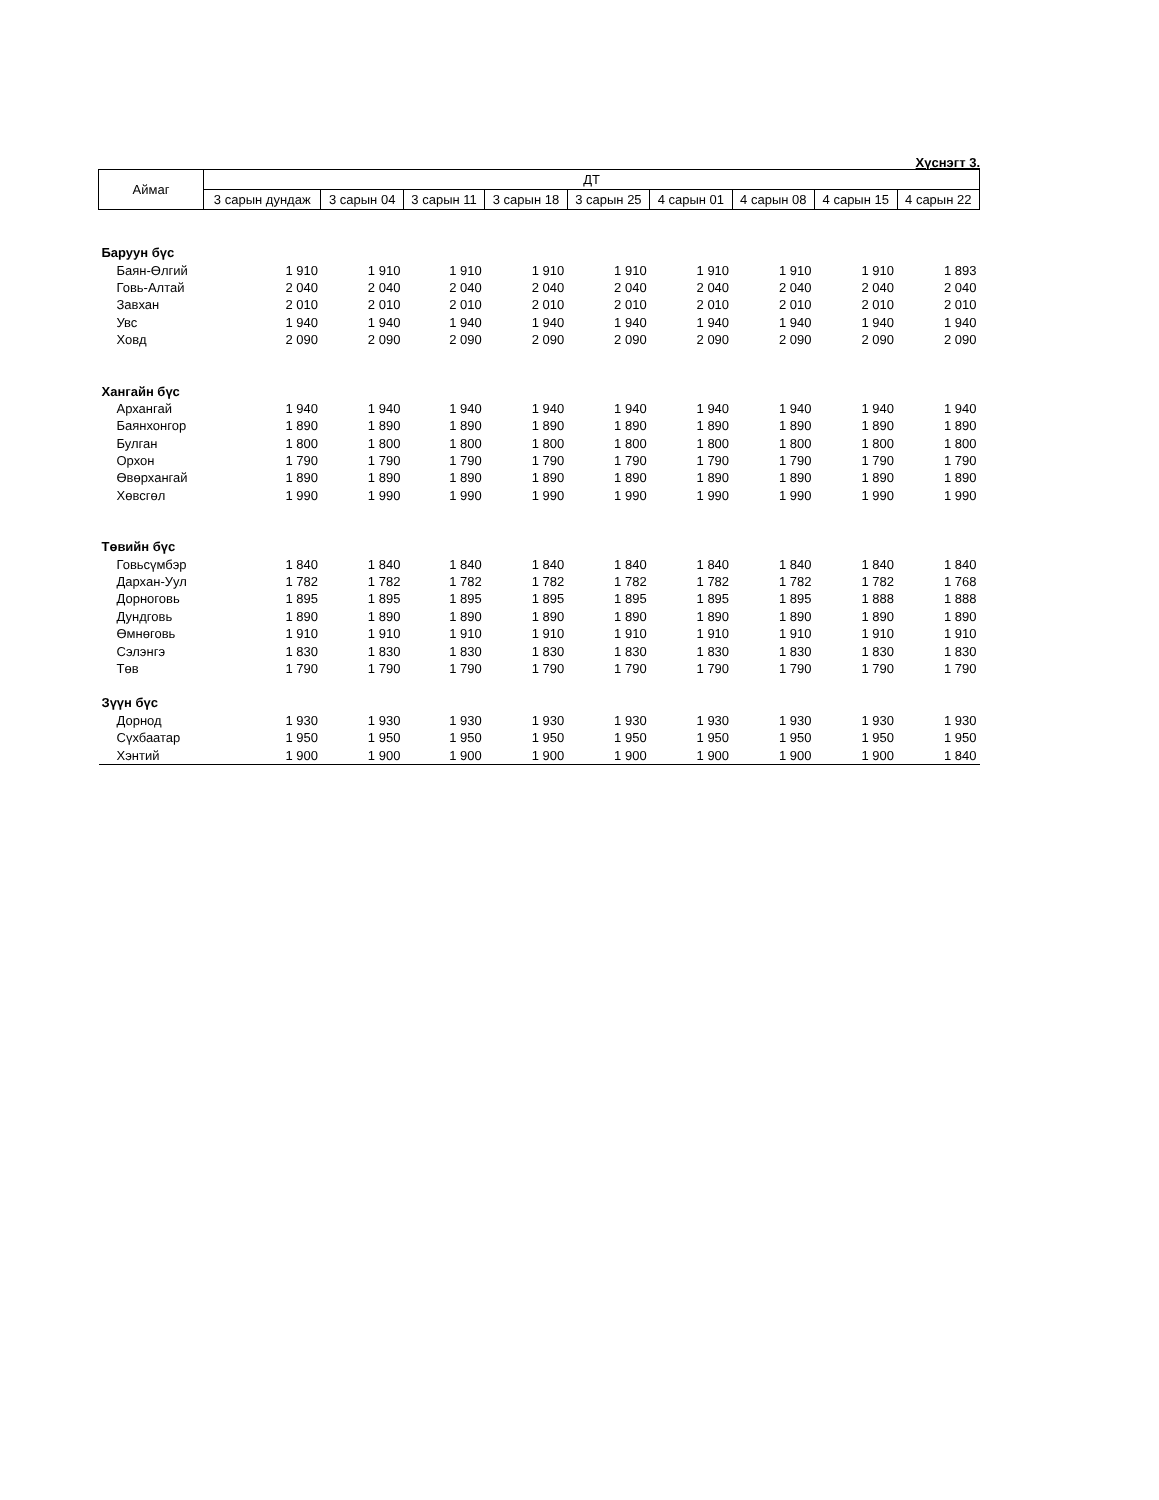Хүснэгт 3.
| Аймаг | ДТ | | | | | | | | |
| --- | --- | --- | --- | --- | --- | --- | --- | --- | --- |
| | 3 сарын дундаж | 3 сарын 04 | 3 сарын 11 | 3 сарын 18 | 3 сарын 25 | 4 сарын 01 | 4 сарын 08 | 4 сарын 15 | 4 сарын 22 |
| Баруун бүс | | | | | | | | | |
| Баян-Өлгий | 1 910 | 1 910 | 1 910 | 1 910 | 1 910 | 1 910 | 1 910 | 1 910 | 1 893 |
| Говь-Алтай | 2 040 | 2 040 | 2 040 | 2 040 | 2 040 | 2 040 | 2 040 | 2 040 | 2 040 |
| Завхан | 2 010 | 2 010 | 2 010 | 2 010 | 2 010 | 2 010 | 2 010 | 2 010 | 2 010 |
| Увс | 1 940 | 1 940 | 1 940 | 1 940 | 1 940 | 1 940 | 1 940 | 1 940 | 1 940 |
| Ховд | 2 090 | 2 090 | 2 090 | 2 090 | 2 090 | 2 090 | 2 090 | 2 090 | 2 090 |
| Хангайн бүс | | | | | | | | | |
| Архангай | 1 940 | 1 940 | 1 940 | 1 940 | 1 940 | 1 940 | 1 940 | 1 940 | 1 940 |
| Баянхонгор | 1 890 | 1 890 | 1 890 | 1 890 | 1 890 | 1 890 | 1 890 | 1 890 | 1 890 |
| Булган | 1 800 | 1 800 | 1 800 | 1 800 | 1 800 | 1 800 | 1 800 | 1 800 | 1 800 |
| Орхон | 1 790 | 1 790 | 1 790 | 1 790 | 1 790 | 1 790 | 1 790 | 1 790 | 1 790 |
| Өвөрхангай | 1 890 | 1 890 | 1 890 | 1 890 | 1 890 | 1 890 | 1 890 | 1 890 | 1 890 |
| Хөвсгөл | 1 990 | 1 990 | 1 990 | 1 990 | 1 990 | 1 990 | 1 990 | 1 990 | 1 990 |
| Төвийн бүс | | | | | | | | | |
| Говьсүмбэр | 1 840 | 1 840 | 1 840 | 1 840 | 1 840 | 1 840 | 1 840 | 1 840 | 1 840 |
| Дархан-Уул | 1 782 | 1 782 | 1 782 | 1 782 | 1 782 | 1 782 | 1 782 | 1 782 | 1 768 |
| Дорноговь | 1 895 | 1 895 | 1 895 | 1 895 | 1 895 | 1 895 | 1 895 | 1 888 | 1 888 |
| Дундговь | 1 890 | 1 890 | 1 890 | 1 890 | 1 890 | 1 890 | 1 890 | 1 890 | 1 890 |
| Өмнөговь | 1 910 | 1 910 | 1 910 | 1 910 | 1 910 | 1 910 | 1 910 | 1 910 | 1 910 |
| Сэлэнгэ | 1 830 | 1 830 | 1 830 | 1 830 | 1 830 | 1 830 | 1 830 | 1 830 | 1 830 |
| Төв | 1 790 | 1 790 | 1 790 | 1 790 | 1 790 | 1 790 | 1 790 | 1 790 | 1 790 |
| Зүүн бүс | | | | | | | | | |
| Дорнод | 1 930 | 1 930 | 1 930 | 1 930 | 1 930 | 1 930 | 1 930 | 1 930 | 1 930 |
| Сүхбаатар | 1 950 | 1 950 | 1 950 | 1 950 | 1 950 | 1 950 | 1 950 | 1 950 | 1 950 |
| Хэнтий | 1 900 | 1 900 | 1 900 | 1 900 | 1 900 | 1 900 | 1 900 | 1 900 | 1 840 |